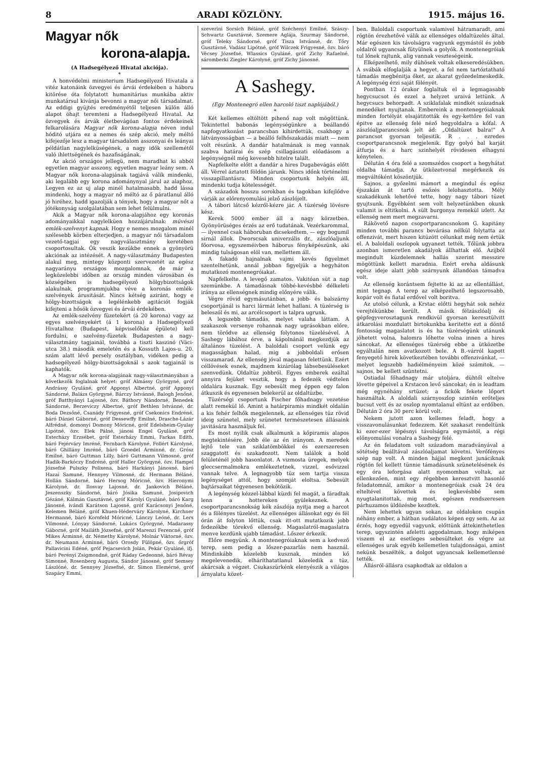8 ARADI KÖZLÖNY. 1915. május 16.
Magyar nők
korona-alapja.
(A Hadsegélyező Hivatal akciója).
*
A honvédelmi ministerium Hadsegélyező Hivatala a vitéz katonáink özvegyei és árvái érdekében a háboru kitörése óta folytatott humanitárius munkába aktiv munkatársul kivánja bevonni a magyar női társadalmat. Az eddigi gyüjtés eredményétől teljesen külön álló alapot óhajt teremteni a Hadsegélyező Hivatal. Az özvegyek és árvák életbevágóan fontos érdekeinek felkarolására Magyar nők korona-alapja néven indul hóditó utjára ez a nemes és szép akció, mely méltó kifejezője lesz a magyar társadalom asszonyai és leányai példátlan nagylelküségének, a nagy idők szellemétől való ihlettségének és hazafiságának.
Az akció országos jellegü, nem maradhat ki abból egyetlen magyar asszony, egyetlen magyar leány sem. A Magyar nők korona-alapjának tagjává válik mindenki, aki legalább egy korona adománynyal járul az alaphoz. Legyen ez az uj alap minél hatalmasabb, hadd lássa mindenki, hogy a magyar nő méltó az ő páratlanul álló jó hiréhez, hadd igazolják a tények, hogy a magyar nőt a jótékonyság szolgálatában sem lehet felülmulni.
Akik a Magyar nők korona-alapjához egy koronás adományaikkal nagylelküen hozzájárulnak: müvészi emlék-szelvenyt kapnak. Hogy e nemes mozgalom minél szélesebb körben elterjedjen, a magyar női társadalom vezető-tagjai egy nagyválasztmány keretében csoportosultak. Ők veszik kezükbe ennek a gyönyörü akciónak az intézését. A nagy-választmány Budapesten alakul meg, mintegy központi szervezetét az egész nagyarányu országos mozgalomnak, de már a legközelebbi időben az ország minden városában és községében is hadsegélyező hölgybizottságok alakulnak, programmjukba véve a koronás emlék-szelvények árusitását. Nincs kétség aziránt, hogy e hölgy-bizottságok a legélénkebb agitációt fogják kifejteni a hősök özvegyei és árvái érdekében.
Az emlék-szelvény füzetekért (á 20 korona) vagy az egyes szelvényekért (á 1 korona) a Hadsegélyező Hivatalhoz (Budapest, képviselőház épülete) kell fordulni, e szelvény-füzetek Budapesten a nagy-választmány tagjainál, továbbá a tiszti kaszinó (Váci-utca 38.) második emeletén és a Kossuth Lajos-u. 20. szám alatt lévő persely osztályban, vidéken pedig a hadsegélyező hölgy-bizottságoknál s azok tagjainál is kaphatók.
A Magyar nők korona-alapjának nagy-választmányában a következők foglalnak helyet: gróf Almássy Györgyné, gróf Andrássy Gyuláné, gróf Apponyi Albertné, gróf Apponyi Sándorné, Balázs Györgyné, Bárczy Istvánné, Balogh Jenőné, gróf Batthyányi Lajosné, özv. Báthory Nándorné, Benedek Sándorné, Berzeviczy Albertné, gróf Bethlen Istvánné, dr. Boda Dezsőné, Csanády Frigyesné, gróf Csekonics Endréné, báró Dániel Gáborné, gróf Dessewffy Emilné, Drasche-Lázár Alfrédné, domonyi Domony Móricné, gróf Edelsheim-Gyulay Lipótné, özv. Elek Pálné, jánosi Engel Gyuláné, gróf Esterházy Erzsébet, gróf Esterházy Emmi, Farkas Edith, báró Fejérváry Imréné, Fernbach Károlyné, Follért Károlyné, báró Ghillány Imréné, báró Groedel Árminné, dr. Grósz Emilné, báró Guttman Lilly, báró Guttmann Vilmosné, gróf Hadik-Barkóczy Endréné, gróf Haller Györgyné, özv. Hampel Józsefné Pulszky Polixena, báró Harkányi Jánosné, báró Hazai Samuné, Hennyey Vilmosné, dr. Hermann Béláné, Hollán Sándorné, báró Hersog Móricné, özv. Hieronymi Károlyné, dr. Ilosvay Lajosné, dr. Jankovich Béláné, Jeszenszky Sándorné, báró Jósika Samuné, Josipovich Gézáné, Kálmán Gusztávné, gróf Károlyi Gyuláné, báró Karg Jánosné, ivándi Karátson Lajosné, gróf Karácsonyi Jenőné, Kelemen Béláné, gróf Khuen-Héderváry Károlyné, Kirchner Hermanné, báró Kornfeld Móricné, Lánczy Leóné, dr. Lers Vilmosné, Lónyay Sándorné, Lukács Györgyné, Madarassy Gáborné, gróf Mailáth Józsefné, gróf Marenzi Ferencné, gróf Mikes Árminné, dr. Némethy Károlyné, Molnár Viktorné, özv. dr. Neumann Árminné, báró Orosdy Fülöpné, özv. őrgróf Pallavicini Edéné, gróf Pejacsevich Jolán, Pekár Gyuláné, ifj. báró Perényi Zsigmondné, gróf Ráday Gedeonné, báró Révay Simonné, Rosenberg Augusta, Sándor Jánosné, gróf Semsey Lászlóné, dr. Sennyey Józsefné, dr. Simon Elemérné, gróf Szapáry Emmi,
szeverini Sorsich Béláné, gróf Széchenyi Emilné, Szászy-Schwartz Gusztávné, Szemere Aglája, Szurmay Sándorné, gróf Teleky Sándorné, gróf Tisza Istvánné, dr. Tőry Gusztávné, Vadász Lipótné, gróf Wilczek Frigyesné, özv. báró Vécsey Józsefné, Wlassics Gyuláné, gróf Zichy Rafaelné, sáromberki Ziegler Károlyné, gróf Zichy Jánosné.
A Sashegy.
(Egy Montenegró ellen harcoló tiszt naplójából.)
*
Két kellemes eltöltött pihenő nap volt mögöttünk. Tekintettel babonás legénységünkre a beállandó napfogyatkozást parancsban kihirdettük, csakhogy a látványosságban — a beálló felhőszakadás miatt — nem volt részünk. A dandár hatalmának is meg vannak szabva határai és szép csillagászati előadásom a legénységnél még kevesebb hitelre talált.
Napfelkelte előtt a dandár a hires Dugabevágás előtt áll. Vérrel áztatott földön járunk. Nincs időnk történelmi visszapillantásra. Minden csoportunk helyén áll, mindenki tudja kötelességét.
A századok hosszu sorokban és tagokban kifejlődve várják az előrenyomulási jelző zászlójelt.
A tábori látcső kézről-kézre jár. A tüzérség lövésre kész.
Kerek 5000 ember áll a nagy körzetben. Gyönyörüséges érzés az erő tudatának. Vezérkarommal, — ilyennel csak háboruban dicsekedtem, — egy bogumil sirnál állok. Dworscsak univerzális dr., zászlóaljunk főorvosa, egyszeméivben háborus fényképészünk, aki mindig tulságosan elöl van, mellettem áll.
A fakadó hajnalnak vajmi kevés figyelmet szentelhetünk, annál jobban figyeljük a hegyháton mutatkozó montenegróiakat.
Napfelkelte. A levegő zamatos. Vakitóan süt a nap szemünkbe. A támadásnak többé-kevésbbé délkeleti iránya az ellenségnek mindig előnyére válik.
Végre rövid egymásutánban, a jobb- és balszárny csoportjánál is harci lármát lehet hallani. A tüzérség is beleszól és mi, az arcélcsoport is talpra ugrunk.
A legszebb támadás, melyet valaha láttam. A szakaszok versenye rohannak nagy ugrásokban előre, nem törődve az ellenség folytonos tüzelésével. A Sashegy lábához érve, a kápolnánál megkezdjük az általános tüzelést. A baloldali csoport velünk egy magasságban halad, mig a jobboldali erősen visszamarad. Az ellenség jóval magasan felettünk. Ezért céllövések esnek, majdnem kizárólag lábsebesüléseket szenvedünk. Oldaltüz jobbról. Egyes emberek ezáltal annyira fejüket vesztik, hogy a fedezék védtelen oldalára kusznak. Egy sebesült meg éppen egy falon átkuszik és egyenesen belekerül az oldaltüzbe.
Tüzérségi csoportunk Fischer főhadnagy vezetése alatt remekül lő. Amint a határpiramis mindkét oldalán a kis fehér felhők megjelennek, az ellenséges tüz rövid ideig szünetel, mely szünetet természetesen állásaink javitására használjuk fel.
Es most nyilik csak alkalmunk a kőpiramis alapos megtekintésére. Jobb éle az én irányom. A meredek lejtő tele van sziklatömbökkel és ezerszeresen szaggatott és szakadozott. Nem találok a hold felületénél jobb hasonlatot. A vizmosta üregek, melyek gleccsermalmokra emlékeztetnek, vizzel, esővizzel vannak telve. A legnagyobb tüz sem tartja vissza legénységet attól, hogy szomját eloltsa. Sebesült bajtársaikat tégyenesen bekötözik.
A legénység kézzel-lábbal küzdi fel magát, a fáradtak lenn a hottereken gyülekeznek. A csoportparancsnokság kék zászlója nyitja meg a harcot és a fölényes tüzelést. Az ellenséges állásokat egy és fél órán át folyton lőttük, csak itt-ott mutatkozik jobb fedezékbe törekvő ellenség. Magaslatról-magaslatra menve kezdünk ujabb támadást. Lőszer érkezik.
Előre megyünk. A montenegróiaknak sem a kedvező terep, sem pedig a lőszer-pazarlás nem használ. Mindinkább közelebb kusznak, minden kő megelevenedik, elháríthatatlanul közeledik a tüz, akárcsak a végzet. Csukaszürkénk elenyészik a világos árnyalatu közet-
ben. Baloldali csoportunk valamivel hátramaradt, ami rögtön érezhetővé válik az ellenséges oldaltüzelés által. Már egészen kis távolságra vagyunk egymástól és jobb oldalról ugyancsak fütyülnek a golyók. A montenegróiak tul lőnek rajtunk, alig vannak veszteségeink.
Elképzelhető, mily dühösek voltak elkeseredésükben. A svábák elfoglalják a hegyet, a fel nem tartóztatható támadás megbénitja őket, az akarat győzedelmeskedik. A legénység érzi saját fölényét.
Pontban 12 órakor foglaltuk el a legmagasabb hegycsucsot és ezzel a helyzet uraivá lettünk. A hegycsucs behorpadt. A sziklafalak mindkét századnak menedéket nyujtanak. Embereink a montenegróiaknak minden fortélyát elsajátitották és egy-kettőre fel van épitve az ellenség felé néző hegyoldalra a kőfal. A zászlóaljparancsnok jelt ád: „Oldaltüzet balra!" A parancsot gyorsan teljesitik. R . . . ezredes csoportparancsnok megjelenik. Egy golyó bal karját átfurja és a harc szinhelyét rövidesen elhagyni kénytelen.
Délután 4 óra felé a szomszédos csoport a hegyhátat oldalba támadja. Az ütközetvonal megérkezik és megváltóként köszöntjük.
Sajnos, a győzelmi mámort a megindul és egész éjszakán át tartó esőzés lelohasztotta. Mély szakadékunk lehetővé tette, hogy nagy tábori tüzet gyujtsunk. Egyébként sem volt helyzetünkben okunk valamit is eltitkolni. A sült burgonya remekül izlett. Az ellenség nem mert megzavarni.
Rákövető napon csoportparancsnokom G. kapitány minden további parancs bevárása nélkül folytatta az offenzivát, mert hiszen kitüzött célunkat még nem értük el. A baloldali oszlopok ugyanezt tették. Tőlünk jobbra azonban ismeretlen akadályok állhattak elő. Azijból megindult küzdelemnek hallás szerint messzire mögöttünk kellett maradnia. Ezért ereha aldásunk egész ideje alatt jobb szárnyunk állandóan támadva volt.
Az ellenség korántsem fejtette ki az az ellentállást, mint tegnap. A terep az elképzelhető legszorosabb, kopár volt és fiatal erdővel volt boritva.
Az utolsó célunk, a Krstac előtti hegyhát sok nehéz verejtékünkbe került. A másik félzászlóalj és gépfegyverosztagunk rendkivül gyorsan keresztülvitt átkarolási mozdulatt birtokunkba keritette ezt a döntő fontosság magaslatot is és ha tüzérségünk utánunk jöhetett volna, halomra lőhette volna innen a hires sáncokat. Az ellenséges tüzérség ebbe a ütközetbe egyáltalán nem avatkozott bele. A B.-várról kapott fenyegető hirek következtében további offenzivánkat, — melyet legszebb hadiélményeim közé számitok, — sajnos, be kellett szüntetni.
Ostiadal főhadnagy már utoljára, dühtől eltelve lövette gépeivel a Krstacon levő sáncokat; én is leadtam még egynéhány srtüzet; a fickók fekete lőport használtak. A aloldali szárnyoszlop szintén erőteljes bucsut vett és az oszlop nyomtalanul eltünt az erdőben. Délután 2 óra 30 perc körül volt.
Nekem jutott azon kellemes feladt, hogy a visszavonulásunkat fedezzem. Két szakaszt rendeltünk ki ezer-ezer lépésnyi távolságra egymástól, a régi előnyomulási vonalra a Sashegy felé.
Az én feladatom volt századom maradványával a sötétség beálltával zászlóaljamat követni. Verőfényes szép nap volt. A minden hájjal megkent junáciknak rögtön fel kellett tünnie támadásunk szünetelésének és egy óra leforgása alatt nyomomban voltak, az ellenkezően, mint egy régebben keresztvitt hasonló feladatomnál, amikor a montenegróiak csak 24 óra elteltével követtek és legkevésbbé sem nyugtalanitottak, mig most, egészen rendszeresen párhuzamos üldözésbe kezdtek.
Nem lehettek ugyan sokan, az oldalokon csupán néhány ember, a hátban sudálatos képen egy sem. Az az érzés, hogy egyedül vagyunk, előttünk áttekinthetetlen terep, ugyszintén afeletti aggodalmam, hogy miképen viszem el az esetleges sebesülteket és végre az ellenséges urak egyéb kellemetlen tulajdonságai, amint nekünk beszélték, a dolgot ugyancsak kellemetlenné tették.
Állásról-állásra csapkodtak az oldalon a